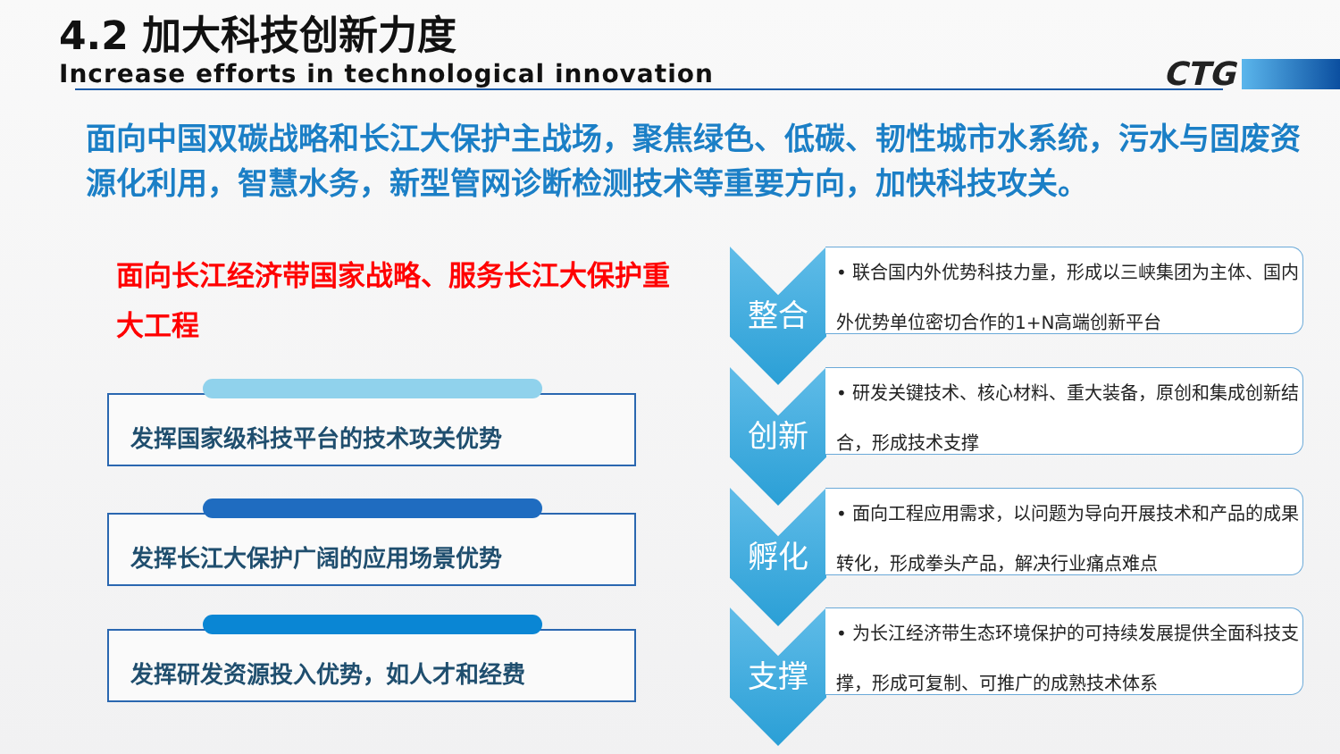4.2 加大科技创新力度
Increase efforts in technological innovation
CTG
面向中国双碳战略和长江大保护主战场，聚焦绿色、低碳、韧性城市水系统，污水与固废资源化利用，智慧水务，新型管网诊断检测技术等重要方向，加快科技攻关。
面向长江经济带国家战略、服务长江大保护重大工程
发挥国家级科技平台的技术攻关优势
发挥长江大保护广阔的应用场景优势
发挥研发资源投入优势，如人才和经费
整合
• 联合国内外优势科技力量，形成以三峡集团为主体、国内外优势单位密切合作的1+N高端创新平台
创新
• 研发关键技术、核心材料、重大装备，原创和集成创新结合，形成技术支撑
孵化
• 面向工程应用需求，以问题为导向开展技术和产品的成果转化，形成拳头产品，解决行业痛点难点
支撑
• 为长江经济带生态环境保护的可持续发展提供全面科技支撑，形成可复制、可推广的成熟技术体系